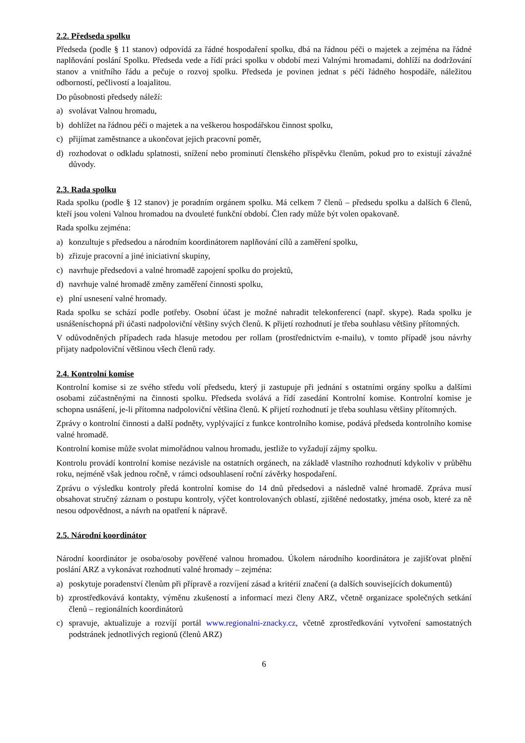2.2. Předseda spolku
Předseda (podle § 11 stanov) odpovídá za řádné hospodaření spolku, dbá na řádnou péči o majetek a zejména na řádné naplňování poslání Spolku. Předseda vede a řídí práci spolku v období mezi Valnými hromadami, dohlíží na dodržování stanov a vnitřního řádu a pečuje o rozvoj spolku. Předseda je povinen jednat s péčí řádného hospodáře, náležitou odborností, pečlivostí a loajalitou.
Do působnosti předsedy náleží:
a) svolávat Valnou hromadu,
b) dohlížet na řádnou péči o majetek a na veškerou hospodářskou činnost spolku,
c) přijímat zaměstnance a ukončovat jejich pracovní poměr,
d) rozhodovat o odkladu splatnosti, snížení nebo prominutí členského příspěvku členům, pokud pro to existují závažné důvody.
2.3. Rada spolku
Rada spolku (podle § 12 stanov) je poradním orgánem spolku. Má celkem 7 členů – předsedu spolku a dalších 6 členů, kteří jsou voleni Valnou hromadou na dvouleté funkční období. Člen rady může být volen opakovaně.
Rada spolku zejména:
a) konzultuje s předsedou a národním koordinátorem naplňování cílů a zaměření spolku,
b) zřizuje pracovní a jiné iniciativní skupiny,
c) navrhuje předsedovi a valné hromadě zapojení spolku do projektů,
d) navrhuje valné hromadě změny zaměření činnosti spolku,
e) plní usnesení valné hromady.
Rada spolku se schází podle potřeby. Osobní účast je možné nahradit telekonferencí (např. skype). Rada spolku je usnášeníschopná při účasti nadpoloviční většiny svých členů. K přijetí rozhodnutí je třeba souhlasu většiny přítomných.
V odůvodněných případech rada hlasuje metodou per rollam (prostřednictvím e-mailu), v tomto případě jsou návrhy přijaty nadpoloviční většinou všech členů rady.
2.4. Kontrolní komise
Kontrolní komise si ze svého středu volí předsedu, který ji zastupuje při jednání s ostatními orgány spolku a dalšími osobami zúčastněnými na činnosti spolku. Předseda svolává a řídí zasedání Kontrolní komise. Kontrolní komise je schopna usnášení, je-li přítomna nadpoloviční většina členů. K přijetí rozhodnutí je třeba souhlasu většiny přítomných.
Zprávy o kontrolní činnosti a další podněty, vyplývající z funkce kontrolního komise, podává předseda kontrolního komise valné hromadě.
Kontrolní komise může svolat mimořádnou valnou hromadu, jestliže to vyžadují zájmy spolku.
Kontrolu provádí kontrolní komise nezávisle na ostatních orgánech, na základě vlastního rozhodnutí kdykoliv v průběhu roku, nejméně však jednou ročně, v rámci odsouhlasení roční závěrky hospodaření.
Zprávu o výsledku kontroly předá kontrolní komise do 14 dnů předsedovi a následně valné hromadě. Zpráva musí obsahovat stručný záznam o postupu kontroly, výčet kontrolovaných oblastí, zjištěné nedostatky, jména osob, které za ně nesou odpovědnost, a návrh na opatření k nápravě.
2.5. Národní koordinátor
Národní koordinátor je osoba/osoby pověřené valnou hromadou. Úkolem národního koordinátora je zajišťovat plnění poslání ARZ a vykonávat rozhodnutí valné hromady – zejména:
a) poskytuje poradenství členům při přípravě a rozvíjení zásad a kritérií značení (a dalších souvisejících dokumentů)
b) zprostředkovává kontakty, výměnu zkušeností a informací mezi členy ARZ, včetně organizace společných setkání členů – regionálních koordinátorů
c) spravuje, aktualizuje a rozvíjí portál www.regionalni-znacky.cz, včetně zprostředkování vytvoření samostatných podstránek jednotlivých regionů (členů ARZ)
6